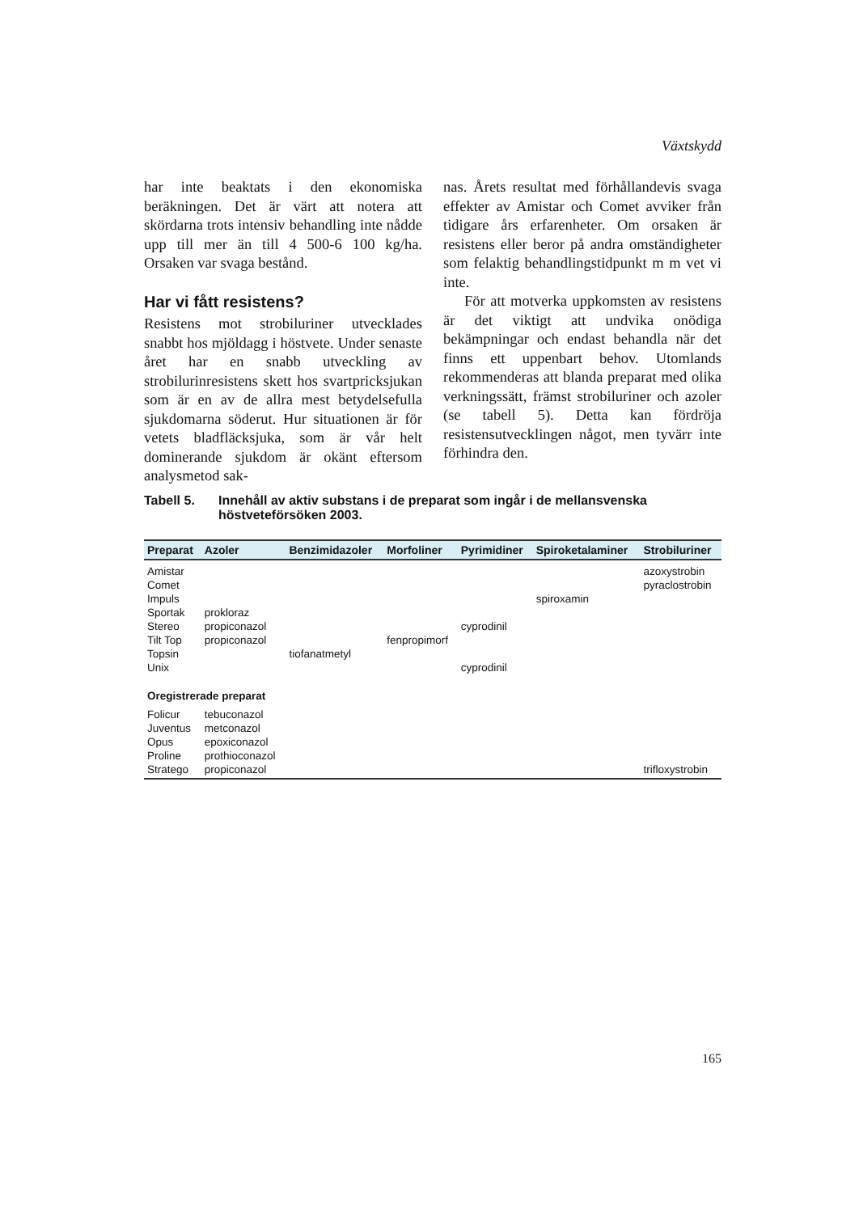Växtskydd
har inte beaktats i den ekonomiska beräkningen. Det är värt att notera att skördarna trots intensiv behandling inte nådde upp till mer än till 4 500-6 100 kg/ha. Orsaken var svaga bestånd.
Har vi fått resistens?
Resistens mot strobiluriner utvecklades snabbt hos mjöldagg i höstvete. Under senaste året har en snabb utveckling av strobilurinresistens skett hos svartpricksjukan som är en av de allra mest betydelsefulla sjukdomarna söderut. Hur situationen är för vetets bladfläcksjuka, som är vår helt dominerande sjukdom är okänt eftersom analysmetod sak-
nas. Årets resultat med förhållandevis svaga effekter av Amistar och Comet avviker från tidigare års erfarenheter. Om orsaken är resistens eller beror på andra omständigheter som felaktig behandlingstidpunkt m m vet vi inte.
För att motverka uppkomsten av resistens är det viktigt att undvika onödiga bekämpningar och endast behandla när det finns ett uppenbart behov. Utomlands rekommenderas att blanda preparat med olika verkningssätt, främst strobiluriner och azoler (se tabell 5). Detta kan fördröja resistensutvecklingen något, men tyvärr inte förhindra den.
Tabell 5. Innehåll av aktiv substans i de preparat som ingår i de mellansvenska höstveteförsöken 2003.
| Preparat | Azoler | Benzimidazoler | Morfoliner | Pyrimidiner | Spiroketalaminer | Strobiluriner |
| --- | --- | --- | --- | --- | --- | --- |
| Amistar | | | | | | azoxystrobin |
| Comet | | | | | | pyraclostrobin |
| Impuls | | | | | spiroxamin | |
| Sportak | prokloraz | | | | | |
| Stereo | propiconazol | | | cyprodinil | | |
| Tilt Top | propiconazol | | fenpropimorf | | | |
| Topsin | | tiofanatmetyl | | | | |
| Unix | | | | cyprodinil | | |
| Oregistrerade preparat | | | | | | |
| Folicur | tebuconazol | | | | | |
| Juventus | metconazol | | | | | |
| Opus | epoxiconazol | | | | | |
| Proline | prothioconazol | | | | | |
| Stratego | propiconazol | | | | | trifloxystrobin |
165